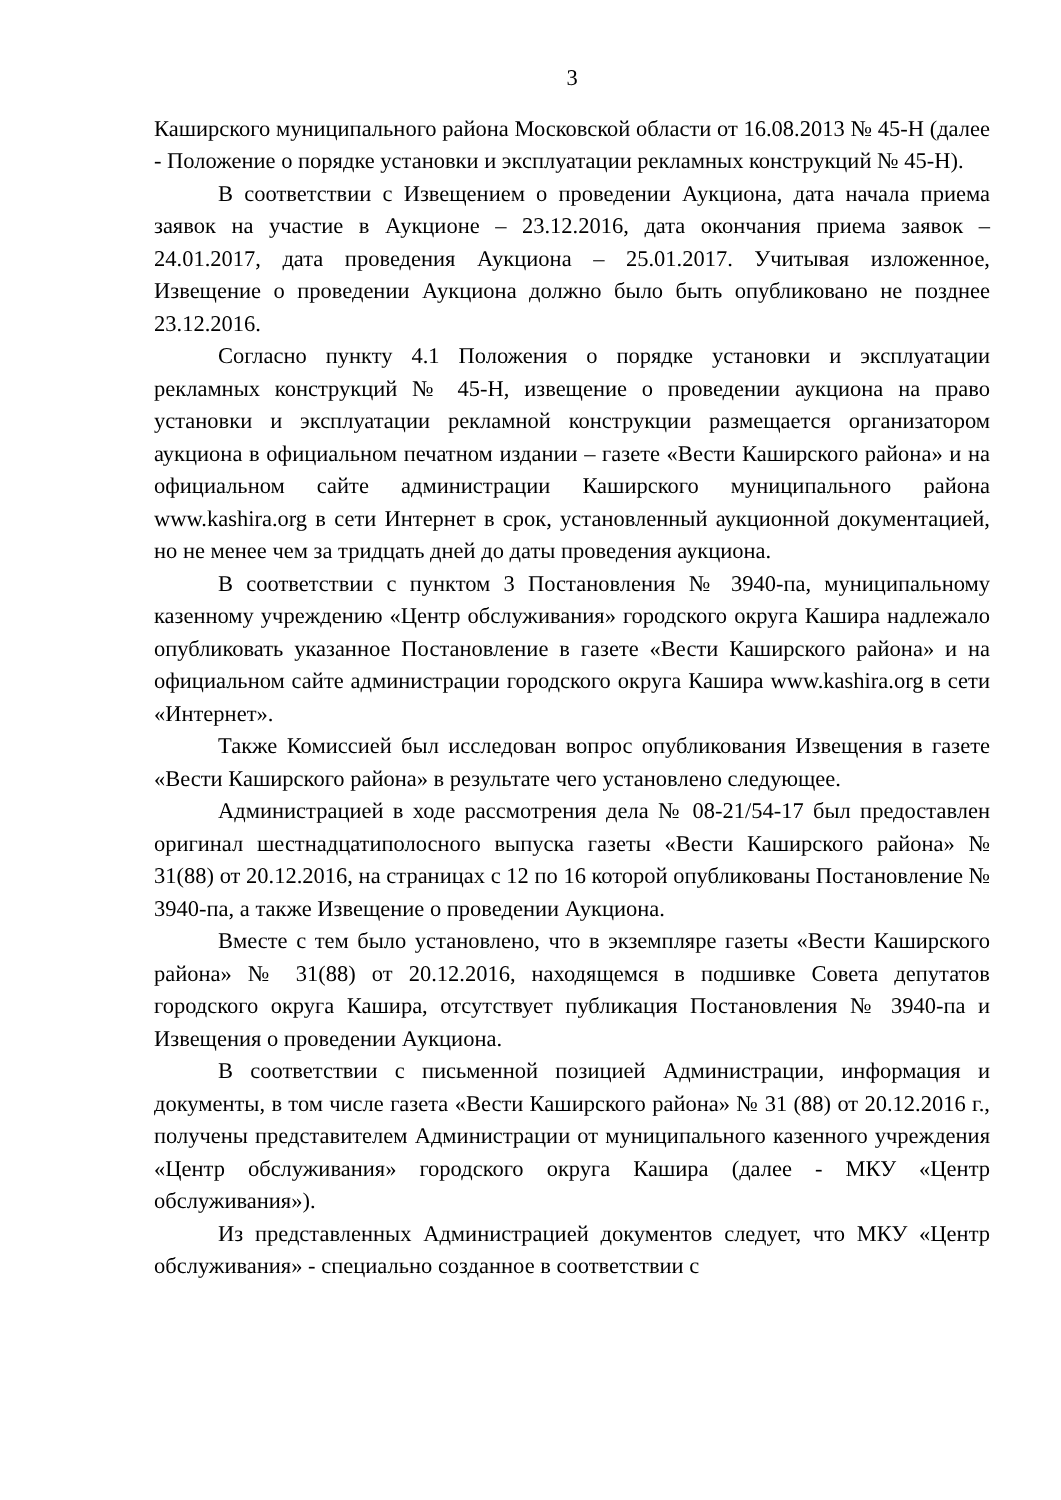3
Каширского муниципального района Московской области от 16.08.2013 № 45-Н (далее - Положение о порядке установки и эксплуатации рекламных конструкций № 45-Н).
В соответствии с Извещением о проведении Аукциона, дата начала приема заявок на участие в Аукционе – 23.12.2016, дата окончания приема заявок – 24.01.2017, дата проведения Аукциона – 25.01.2017. Учитывая изложенное, Извещение о проведении Аукциона должно было быть опубликовано не позднее 23.12.2016.
Согласно пункту 4.1 Положения о порядке установки и эксплуатации рекламных конструкций № 45-Н, извещение о проведении аукциона на право установки и эксплуатации рекламной конструкции размещается организатором аукциона в официальном печатном издании – газете «Вести Каширского района» и на официальном сайте администрации Каширского муниципального района www.kashira.org в сети Интернет в срок, установленный аукционной документацией, но не менее чем за тридцать дней до даты проведения аукциона.
В соответствии с пунктом 3 Постановления № 3940-па, муниципальному казенному учреждению «Центр обслуживания» городского округа Кашира надлежало опубликовать указанное Постановление в газете «Вести Каширского района» и на официальном сайте администрации городского округа Кашира www.kashira.org в сети «Интернет».
Также Комиссией был исследован вопрос опубликования Извещения в газете «Вести Каширского района» в результате чего установлено следующее.
Администрацией в ходе рассмотрения дела № 08-21/54-17 был предоставлен оригинал шестнадцатиполосного выпуска газеты «Вести Каширского района» № 31(88) от 20.12.2016, на страницах с 12 по 16 которой опубликованы Постановление № 3940-па, а также Извещение о проведении Аукциона.
Вместе с тем было установлено, что в экземпляре газеты «Вести Каширского района» № 31(88) от 20.12.2016, находящемся в подшивке Совета депутатов городского округа Кашира, отсутствует публикация Постановления № 3940-па и Извещения о проведении Аукциона.
В соответствии с письменной позицией Администрации, информация и документы, в том числе газета «Вести Каширского района» № 31 (88) от 20.12.2016 г., получены представителем Администрации от муниципального казенного учреждения «Центр обслуживания» городского округа Кашира (далее - МКУ «Центр обслуживания»).
Из представленных Администрацией документов следует, что МКУ «Центр обслуживания» - специально созданное в соответствии с